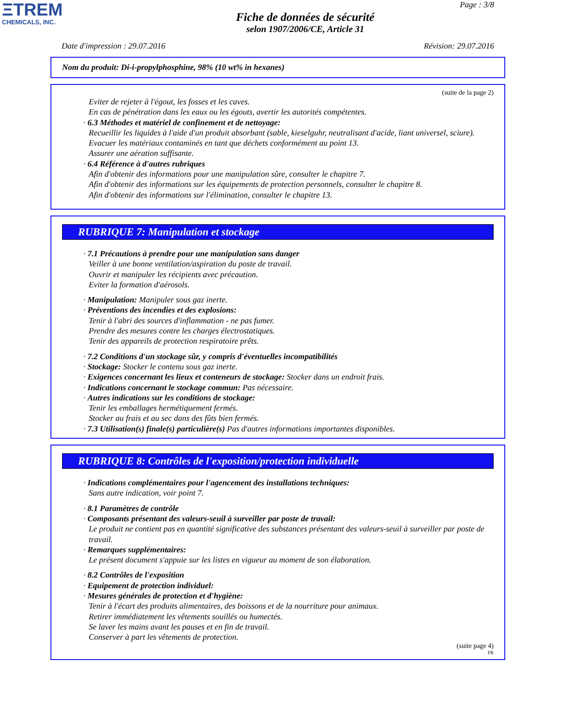ΞTREM
CHEMICALS, INC.
Page : 3/8
Fiche de données de sécurité
selon 1907/2006/CE, Article 31
Date d'impression : 29.07.2016 Révision: 29.07.2016
Nom du produit: Di-i-propylphosphine, 98% (10 wt% in hexanes)
(suite de la page 2)
Eviter de rejeter à l'égout, les fosses et les caves.
En cas de pénétration dans les eaux ou les égouts, avertir les autorités compétentes.
· 6.3 Méthodes et matériel de confinement et de nettoyage:
Recueillir les liquides à l'aide d'un produit absorbant (sable, kieselguhr, neutralisant d'acide, liant universel, sciure).
Evacuer les matériaux contaminés en tant que déchets conformément au point 13.
Assurer une aération suffisante.
· 6.4 Référence à d'autres rubriques
Afin d'obtenir des informations pour une manipulation sûre, consulter le chapitre 7.
Afin d'obtenir des informations sur les équipements de protection personnels, consulter le chapitre 8.
Afin d'obtenir des informations sur l'élimination, consulter le chapitre 13.
RUBRIQUE 7: Manipulation et stockage
· 7.1 Précautions à prendre pour une manipulation sans danger
Veiller à une bonne ventilation/aspiration du poste de travail.
Ouvrir et manipuler les récipients avec précaution.
Eviter la formation d'aérosols.
· Manipulation: Manipuler sous gaz inerte.
· Préventions des incendies et des explosions:
Tenir à l'abri des sources d'inflammation - ne pas fumer.
Prendre des mesures contre les charges électrostatiques.
Tenir des appareils de protection respiratoire prêts.
· 7.2 Conditions d'un stockage sûr, y compris d'éventuelles incompatibilités
· Stockage: Stocker le contenu sous gaz inerte.
· Exigences concernant les lieux et conteneurs de stockage: Stocker dans un endroit frais.
· Indications concernant le stockage commun: Pas nécessaire.
· Autres indications sur les conditions de stockage:
Tenir les emballages hermétiquement fermés.
Stocker au frais et au sec dans des fûts bien fermés.
· 7.3 Utilisation(s) finale(s) particulière(s) Pas d'autres informations importantes disponibles.
RUBRIQUE 8: Contrôles de l'exposition/protection individuelle
· Indications complémentaires pour l'agencement des installations techniques:
Sans autre indication, voir point 7.
· 8.1 Paramètres de contrôle
· Composants présentant des valeurs-seuil à surveiller par poste de travail:
Le produit ne contient pas en quantité significative des substances présentant des valeurs-seuil à surveiller par poste de travail.
· Remarques supplémentaires:
Le présent document s'appuie sur les listes en vigueur au moment de son élaboration.
· 8.2 Contrôles de l'exposition
· Equipement de protection individuel:
· Mesures générales de protection et d'hygiène:
Tenir à l'écart des produits alimentaires, des boissons et de la nourriture pour animaux.
Retirer immédiatement les vêtements souillés ou humectés.
Se laver les mains avant les pauses et en fin de travail.
Conserver à part les vêtements de protection.
(suite page 4)
FR